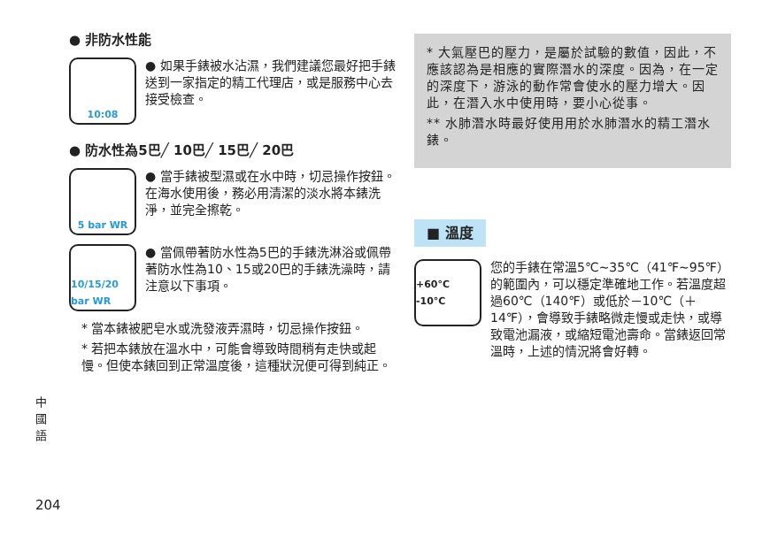● 非防水性能
10:08
● 如果手錶被水沾濕，我們建議您最好把手錶送到一家指定的精工代理店，或是服務中心去接受檢查。
● 防水性為5巴╱ 10巴╱ 15巴╱ 20巴
5 bar WR
● 當手錶被型濕或在水中時，切忌操作按鈕。在海水使用後，務必用清潔的淡水將本錶洗淨，並完全擦乾。
10/15/20 bar WR
● 當佩帶著防水性為5巴的手錶洗淋浴或佩帶著防水性為10、15或20巴的手錶洗澡時，請注意以下事項。
* 當本錶被肥皂水或洗發液弄濕時，切忌操作按鈕。
* 若把本錶放在溫水中，可能會導致時間稍有走快或起慢。但使本錶回到正常溫度後，這種狀況便可得到純正。
* 大氣壓巴的壓力，是屬於試驗的數值，因此，不應該認為是相應的實際潛水的深度。因為，在一定的深度下，游泳的動作常會使水的壓力增大。因此，在潛入水中使用時，要小心從事。
** 水肺潛水時最好使用用於水肺潛水的精工潛水錶。
■ 溫度
+60°C -10°C
您的手錶在常溫5℃~35℃（41℉~95℉）的範圍內，可以穩定準確地工作。若溫度超過60℃（140℉）或低於－10℃（＋14℉），會導致手錶略微走慢或走快，或導致電池漏液，或縮短電池壽命。當錶返回常溫時，上述的情況將會好轉。
中國語
204